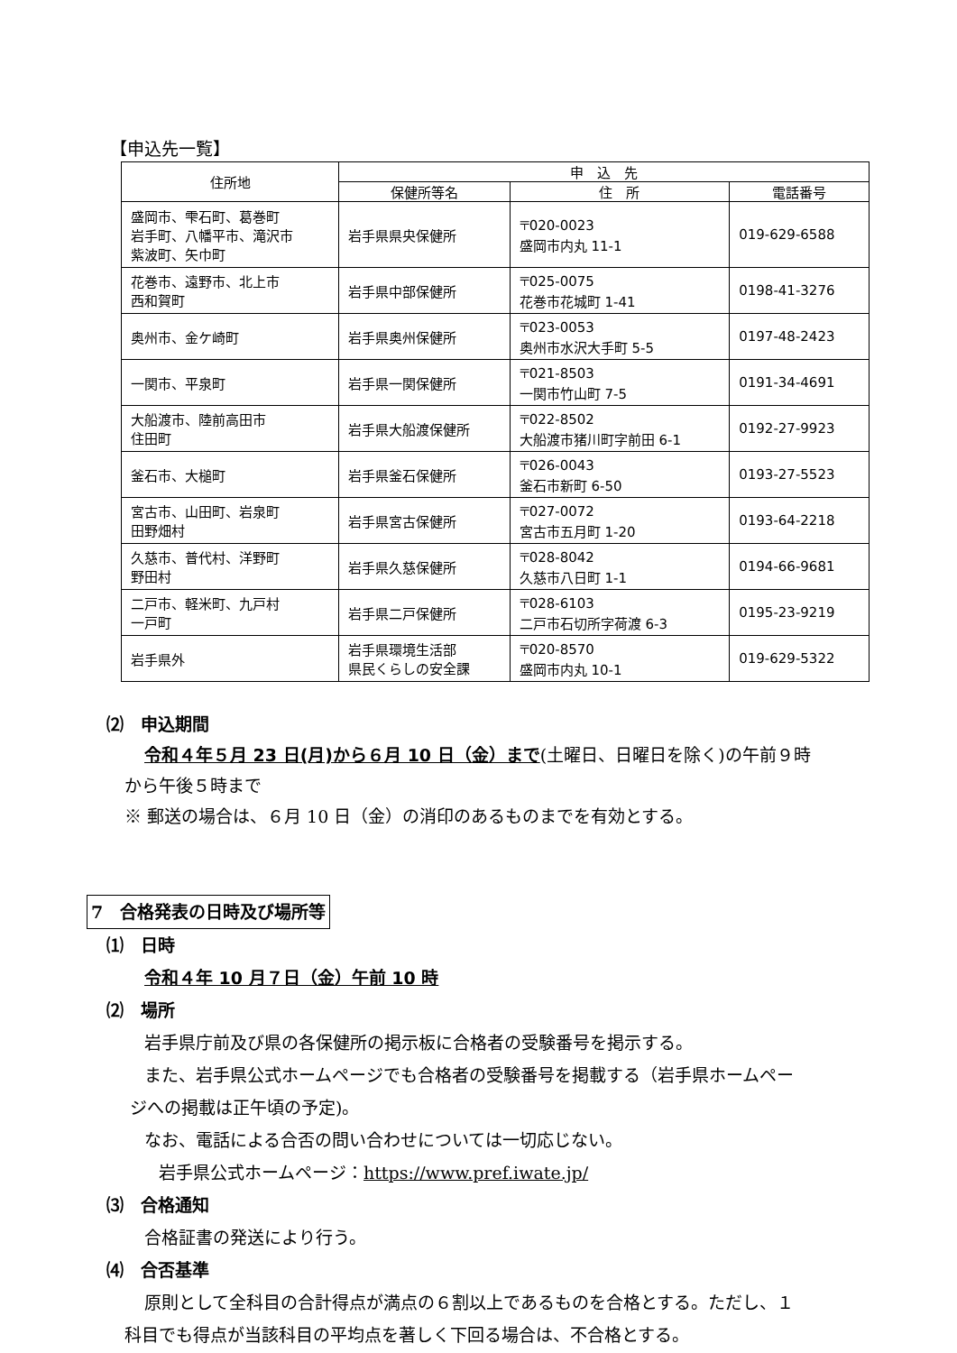【申込先一覧】
| 住所地 | 申 込 先 | | |
| --- | --- | --- | --- |
| | 保健所等名 | 住 所 | 電話番号 |
| 盛岡市、雫石町、葛巻町 岩手町、八幡平市、滝沢市 紫波町、矢巾町 | 岩手県県央保健所 | 〒020-0023 盛岡市内丸 11-1 | 019-629-6588 |
| 花巻市、遠野市、北上市 西和賀町 | 岩手県中部保健所 | 〒025-0075 花巻市花城町 1-41 | 0198-41-3276 |
| 奥州市、金ケ崎町 | 岩手県奥州保健所 | 〒023-0053 奥州市水沢大手町 5-5 | 0197-48-2423 |
| 一関市、平泉町 | 岩手県一関保健所 | 〒021-8503 一関市竹山町 7-5 | 0191-34-4691 |
| 大船渡市、陸前高田市 住田町 | 岩手県大船渡保健所 | 〒022-8502 大船渡市猪川町字前田 6-1 | 0192-27-9923 |
| 釜石市、大槌町 | 岩手県釜石保健所 | 〒026-0043 釜石市新町 6-50 | 0193-27-5523 |
| 宮古市、山田町、岩泉町 田野畑村 | 岩手県宮古保健所 | 〒027-0072 宮古市五月町 1-20 | 0193-64-2218 |
| 久慈市、普代村、洋野町 野田村 | 岩手県久慈保健所 | 〒028-8042 久慈市八日町 1-1 | 0194-66-9681 |
| 二戸市、軽米町、九戸村 一戸町 | 岩手県二戸保健所 | 〒028-6103 二戸市石切所字荷渡 6-3 | 0195-23-9219 |
| 岩手県外 | 岩手県環境生活部 県民くらしの安全課 | 〒020-8570 盛岡市内丸 10-1 | 019-629-5322 |
⑵　申込期間
令和４年５月 23 日(月)から６月 10 日（金）まで(土曜日、日曜日を除く)の午前９時
から午後５時まで
※ 郵送の場合は、６月 10 日（金）の消印のあるものまでを有効とする。
7　合格発表の日時及び場所等
⑴　日時
令和４年 10 月７日（金）午前 10 時
⑵　場所
岩手県庁前及び県の各保健所の掲示板に合格者の受験番号を掲示する。
また、岩手県公式ホームページでも合格者の受験番号を掲載する（岩手県ホームペー
ジへの掲載は正午頃の予定)。
なお、電話による合否の問い合わせについては一切応じない。
岩手県公式ホームページ：https://www.pref.iwate.jp/
⑶　合格通知
合格証書の発送により行う。
⑷　合否基準
原則として全科目の合計得点が満点の６割以上であるものを合格とする。ただし、１
科目でも得点が当該科目の平均点を著しく下回る場合は、不合格とする。